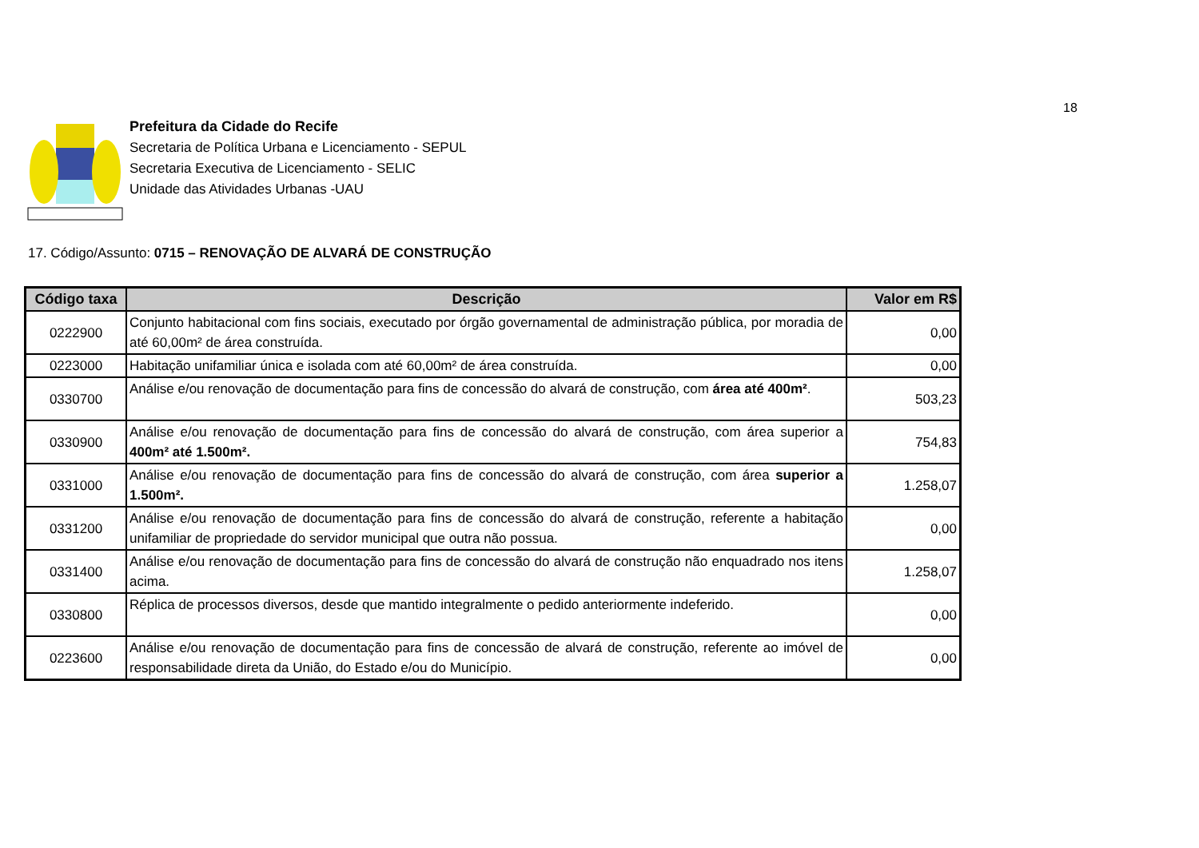18
Prefeitura da Cidade do Recife
Secretaria de Política Urbana e Licenciamento - SEPUL
Secretaria Executiva de Licenciamento - SELIC
Unidade das Atividades Urbanas -UAU
17. Código/Assunto: 0715 – RENOVAÇÃO DE ALVARÁ DE CONSTRUÇÃO
| Código taxa | Descrição | Valor em R$ |
| --- | --- | --- |
| 0222900 | Conjunto habitacional com fins sociais, executado por órgão governamental de administração pública, por moradia de até 60,00m² de área construída. | 0,00 |
| 0223000 | Habitação unifamiliar única e isolada com até 60,00m² de área construída. | 0,00 |
| 0330700 | Análise e/ou renovação de documentação para fins de concessão do alvará de construção, com área até 400m² . | 503,23 |
| 0330900 | Análise e/ou renovação de documentação para fins de concessão do alvará de construção, com área superior a 400m² até 1.500m². | 754,83 |
| 0331000 | Análise e/ou renovação de documentação para fins de concessão do alvará de construção, com área superior a 1.500m². | 1.258,07 |
| 0331200 | Análise e/ou renovação de documentação para fins de concessão do alvará de construção, referente a habitação unifamiliar de propriedade do servidor municipal que outra não possua. | 0,00 |
| 0331400 | Análise e/ou renovação de documentação para fins de concessão do alvará de construção não enquadrado nos itens acima. | 1.258,07 |
| 0330800 | Réplica de processos diversos, desde que mantido integralmente o pedido anteriormente indeferido. | 0,00 |
| 0223600 | Análise e/ou renovação de documentação para fins de concessão de alvará de construção, referente ao imóvel de responsabilidade direta da União, do Estado e/ou do Município. | 0,00 |